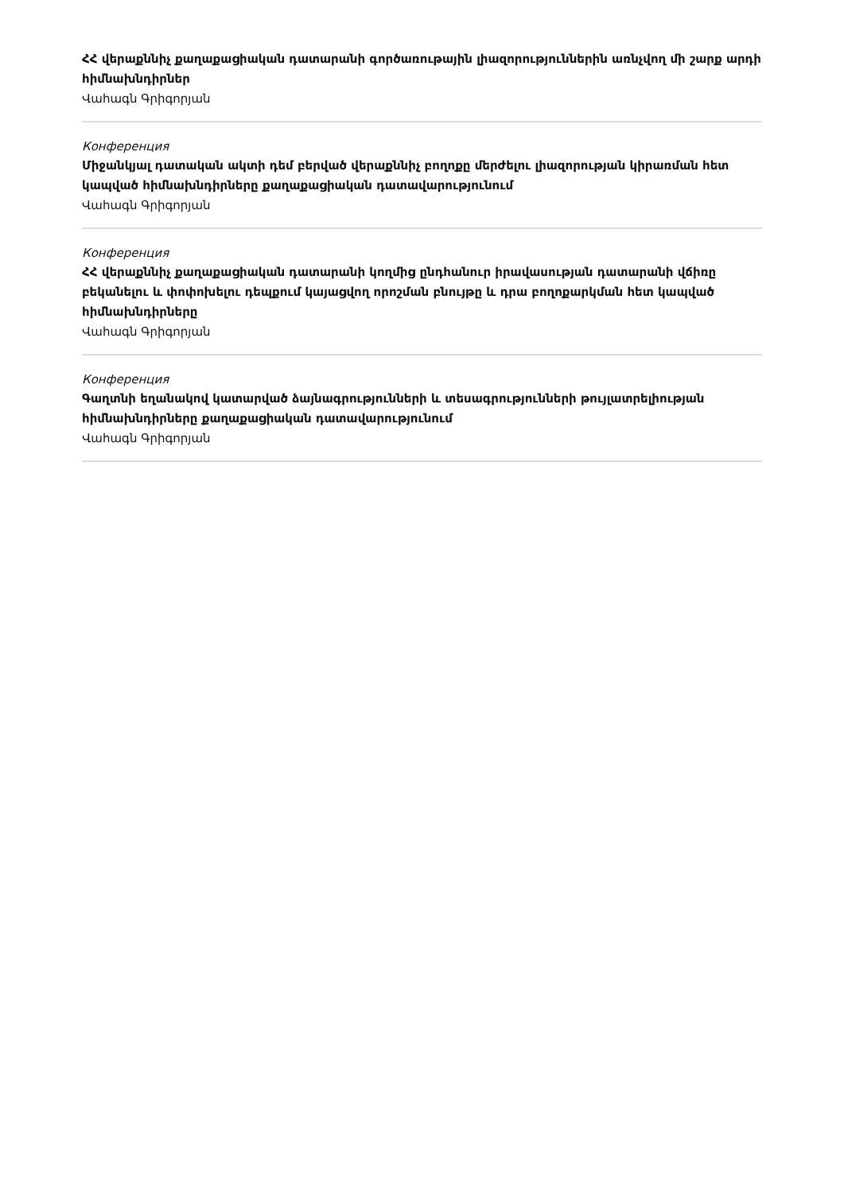ՀՀ վերաքննիչ քաղաքացիական դատարանի գործառութային լիազորություններին առնչվող մի շարք արդի հիմնախնդիրներ
Վահագն Գրիգորյան
Конференция
Միջանկյալ դատական ակտի դեմ բերված վերաքննիչ բողոքը մերժելու լիազորության կիրառման հետ կապված հիմնախնդիրները քաղաքացիական դատավարությունում
Վահագն Գրիգորյան
Конференция
ՀՀ վերաքննիչ քաղաքացիական դատարանի կողմից ընդհանուր իրավասության դատարանի վճիռը բեկանելու և փոփոխելու դեպքում կայացվող որոշման բնույթը և դրա բողոքարկման հետ կապված հիմնախնդիրները
Վահագն Գրիգորյան
Конференция
Գաղտնի եղանակով կատարված ձայնագրությունների և տեսագրությունների թույլատրելիության հիմնախնդիրները քաղաքացիական դատավարությունում
Վահագն Գրիգորյան